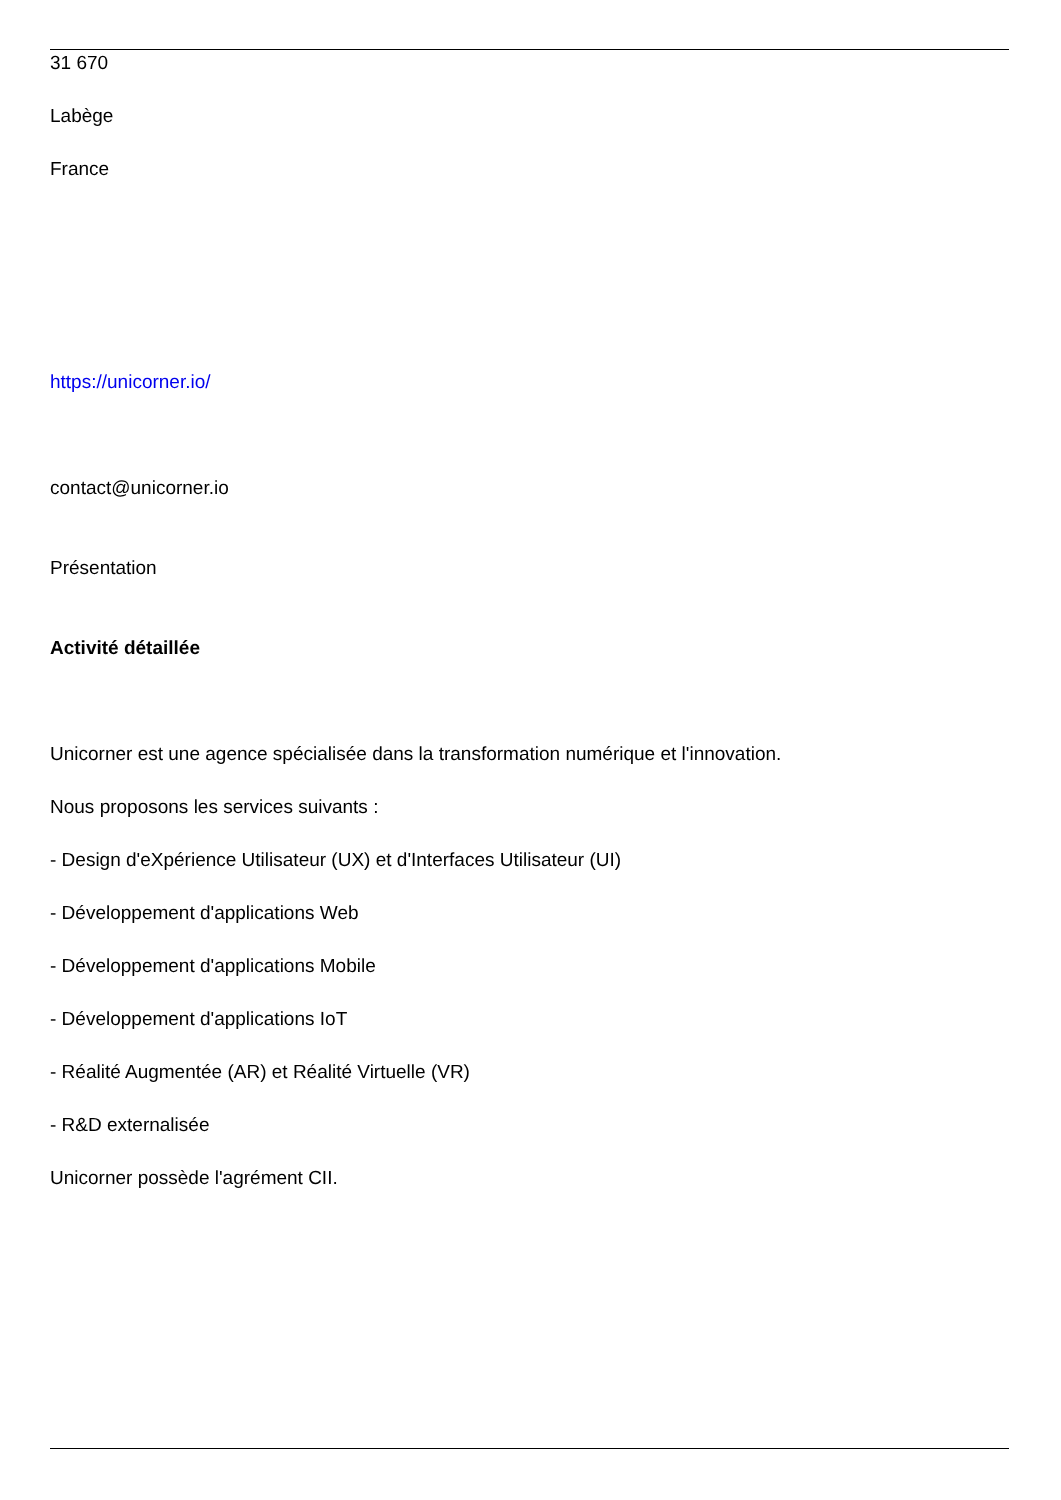31 670
Labège
France
https://unicorner.io/
contact@unicorner.io
Présentation
Activité détaillée
Unicorner est une agence spécialisée dans la transformation numérique et l'innovation.
Nous proposons les services suivants :
- Design d'eXpérience Utilisateur (UX) et d'Interfaces Utilisateur (UI)
- Développement d'applications Web
- Développement d'applications Mobile
- Développement d'applications IoT
- Réalité Augmentée (AR) et Réalité Virtuelle (VR)
- R&D externalisée
Unicorner possède l'agrément CII.